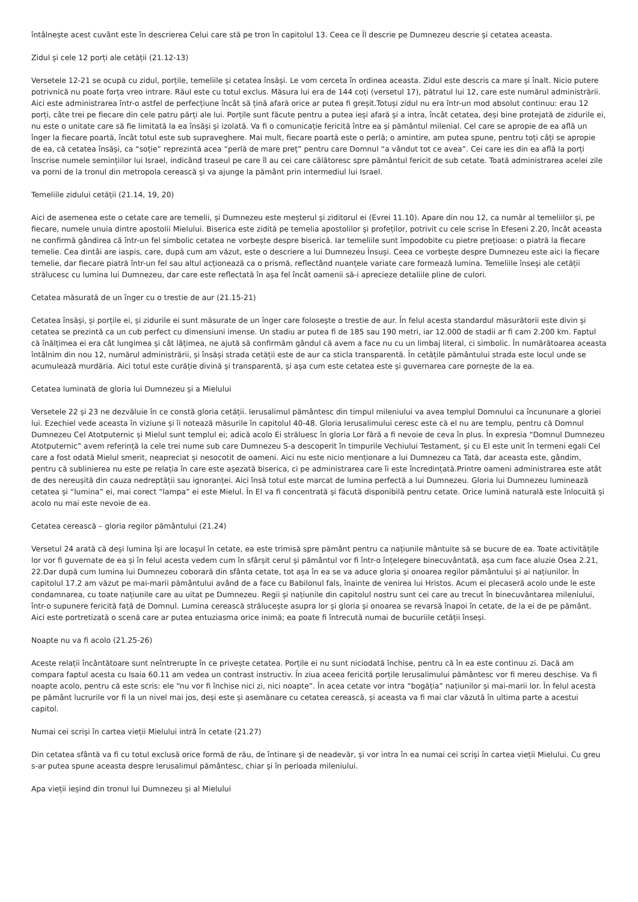întâlnește acest cuvânt este în descrierea Celui care stă pe tron în capitolul 13. Ceea ce Îl descrie pe Dumnezeu descrie și cetatea aceasta.
Zidul și cele 12 porți ale cetății (21.12-13)
Versetele 12-21 se ocupă cu zidul, porțile, temeliile și cetatea însăși. Le vom cerceta în ordinea aceasta. Zidul este descris ca mare și înalt. Nicio putere potrivnică nu poate forța vreo intrare. Răul este cu totul exclus. Măsura lui era de 144 coți (versetul 17), pătratul lui 12, care este numărul administrării. Aici este administrarea într-o astfel de perfecțiune încât să țină afară orice ar putea fi greșit.Totuși zidul nu era într-un mod absolut continuu: erau 12 porți, câte trei pe fiecare din cele patru părți ale lui. Porțile sunt făcute pentru a putea ieși afară și a intra, încât cetatea, deși bine protejată de zidurile ei, nu este o unitate care să fie limitată la ea însăși și izolată. Va fi o comunicație fericită între ea și pământul milenial. Cel care se apropie de ea află un înger la fiecare poartă, încât totul este sub supraveghere. Mai mult, fiecare poartă este o perlă; o amintire, am putea spune, pentru toți câți se apropie de ea, că cetatea însăși, ca “soție” reprezintă acea “perlă de mare preț” pentru care Domnul “a vândut tot ce avea”. Cei care ies din ea află la porți înscrise numele semințiilor lui Israel, indicând traseul pe care îl au cei care călătoresc spre pământul fericit de sub cetate. Toată administrarea acelei zile va porni de la tronul din metropola cerească și va ajunge la pământ prin intermediul lui Israel.
Temeliile zidului cetății (21.14, 19, 20)
Aici de asemenea este o cetate care are temelii, și Dumnezeu este meșterul și ziditorul ei (Evrei 11.10). Apare din nou 12, ca număr al temeliilor și, pe fiecare, numele unuia dintre apostolii Mielului. Biserica este zidită pe temelia apostolilor și profeților, potrivit cu cele scrise în Efeseni 2.20, încât aceasta ne confirmă gândirea că într-un fel simbolic cetatea ne vorbește despre biserică. Iar temeliile sunt împodobite cu pietre prețioase: o piatră la fiecare temelie. Cea dintâi are iaspis, care, după cum am văzut, este o descriere a lui Dumnezeu Însuși. Ceea ce vorbește despre Dumnezeu este aici la fiecare temelie, dar fiecare piatră într-un fel sau altul acționează ca o prismă, reflectând nuanțele variate care formează lumina. Temeliile înseși ale cetății strălucesc cu lumina lui Dumnezeu, dar care este reflectată în așa fel încât oamenii să-i aprecieze detaliile pline de culori.
Cetatea măsurată de un înger cu o trestie de aur (21.15-21)
Cetatea însăși, și porțile ei, și zidurile ei sunt măsurate de un înger care folosește o trestie de aur. În felul acesta standardul măsurătorii este divin și cetatea se prezintă ca un cub perfect cu dimensiuni imense. Un stadiu ar putea fi de 185 sau 190 metri, iar 12.000 de stadii ar fi cam 2.200 km. Faptul că înălțimea ei era cât lungimea și cât lățimea, ne ajută să confirmăm gândul că avem a face nu cu un limbaj literal, ci simbolic. În numărătoarea aceasta întâlnim din nou 12, numărul administrării, și însăși strada cetății este de aur ca sticla transparentă. În cetățile pământului strada este locul unde se acumulează murdăria. Aici totul este curăție divină și transparentă, și așa cum este cetatea este și guvernarea care pornește de la ea.
Cetatea luminată de gloria lui Dumnezeu și a Mielului
Versetele 22 și 23 ne dezvăluie în ce constă gloria cetății. Ierusalimul pământesc din timpul mileniului va avea templul Domnului ca încununare a gloriei lui. Ezechiel vede aceasta în viziune și îi notează măsurile în capitolul 40-48. Gloria Ierusalimului ceresc este că el nu are templu, pentru că Domnul Dumnezeu Cel Atotputernic și Mielul sunt templul ei; adică acolo Ei străluesc în gloria Lor fără a fi nevoie de ceva în plus. În expresia “Domnul Dumnezeu Atotputernic” avem referință la cele trei nume sub care Dumnezeu S-a descoperit în timpurile Vechiului Testament, și cu El este unit în termeni egali Cel care a fost odată Mielul smerit, neapreciat și nesocotit de oameni. Aici nu este nicio menționare a lui Dumnezeu ca Tată, dar aceasta este, gândim, pentru că sublinierea nu este pe relația în care este așezată biserica, ci pe administrarea care îi este încredințată.Printre oameni administrarea este atât de des nereușită din cauza nedreptății sau ignoranței. Aici însă totul este marcat de lumina perfectă a lui Dumnezeu. Gloria lui Dumnezeu luminează cetatea și “lumina” ei, mai corect “lampa” ei este Mielul. În El va fi concentrată și făcută disponibilă pentru cetate. Orice lumină naturală este înlocuită și acolo nu mai este nevoie de ea.
Cetatea cerească – gloria regilor pământului (21.24)
Versetul 24 arată că deși lumina își are locașul în cetate, ea este trimisă spre pământ pentru ca națiunile mântuite să se bucure de ea. Toate activitățile lor vor fi guvernate de ea și în felul acesta vedem cum în sfârșit cerul și pământul vor fi într-o înțelegere binecuvântată, așa cum face aluzie Osea 2.21, 22.Dar după cum lumina lui Dumnezeu coborară din sfânta cetate, tot așa în ea se va aduce gloria și onoarea regilor pământului și ai națiunilor. În capitolul 17.2 am văzut pe mai-marii pământului având de a face cu Babilonul fals, înainte de venirea lui Hristos. Acum ei plecaseră acolo unde le este condamnarea, cu toate națiunile care au uitat pe Dumnezeu. Regii și națiunile din capitolul nostru sunt cei care au trecut în binecuvântarea mileniului, într-o supunere fericită față de Domnul. Lumina cerească strălucește asupra lor și gloria și onoarea se revarsă înapoi în cetate, de la ei de pe pământ. Aici este portretizată o scenă care ar putea entuziasma orice inimă; ea poate fi întrecută numai de bucuriile cetății înseși.
Noapte nu va fi acolo (21.25-26)
Aceste relații încântătoare sunt neîntrerupte în ce privește cetatea. Porțile ei nu sunt niciodată închise, pentru că în ea este continuu zi. Dacă am compara faptul acesta cu Isaia 60.11 am vedea un contrast instructiv. În ziua aceea fericită porțile Ierusalimului pământesc vor fi mereu deschise. Va fi noapte acolo, pentru că este scris: ele “nu vor fi închise nici zi, nici noapte”. În acea cetate vor intra “bogăția” națiunilor și mai-marii lor. În felul acesta pe pământ lucrurile vor fi la un nivel mai jos, deși este și asemănare cu cetatea cerească, și aceasta va fi mai clar văzută în ultima parte a acestui capitol.
Numai cei scriși în cartea vieții Mielului intră în cetate (21.27)
Din cetatea sfântă va fi cu totul exclusă orice formă de rău, de întinare și de neadevăr, și vor intra în ea numai cei scriși în cartea vieții Mielului. Cu greu s-ar putea spune aceasta despre Ierusalimul pământesc, chiar și în perioada mileniului.
Apa vieții ieșind din tronul lui Dumnezeu și al Mielului